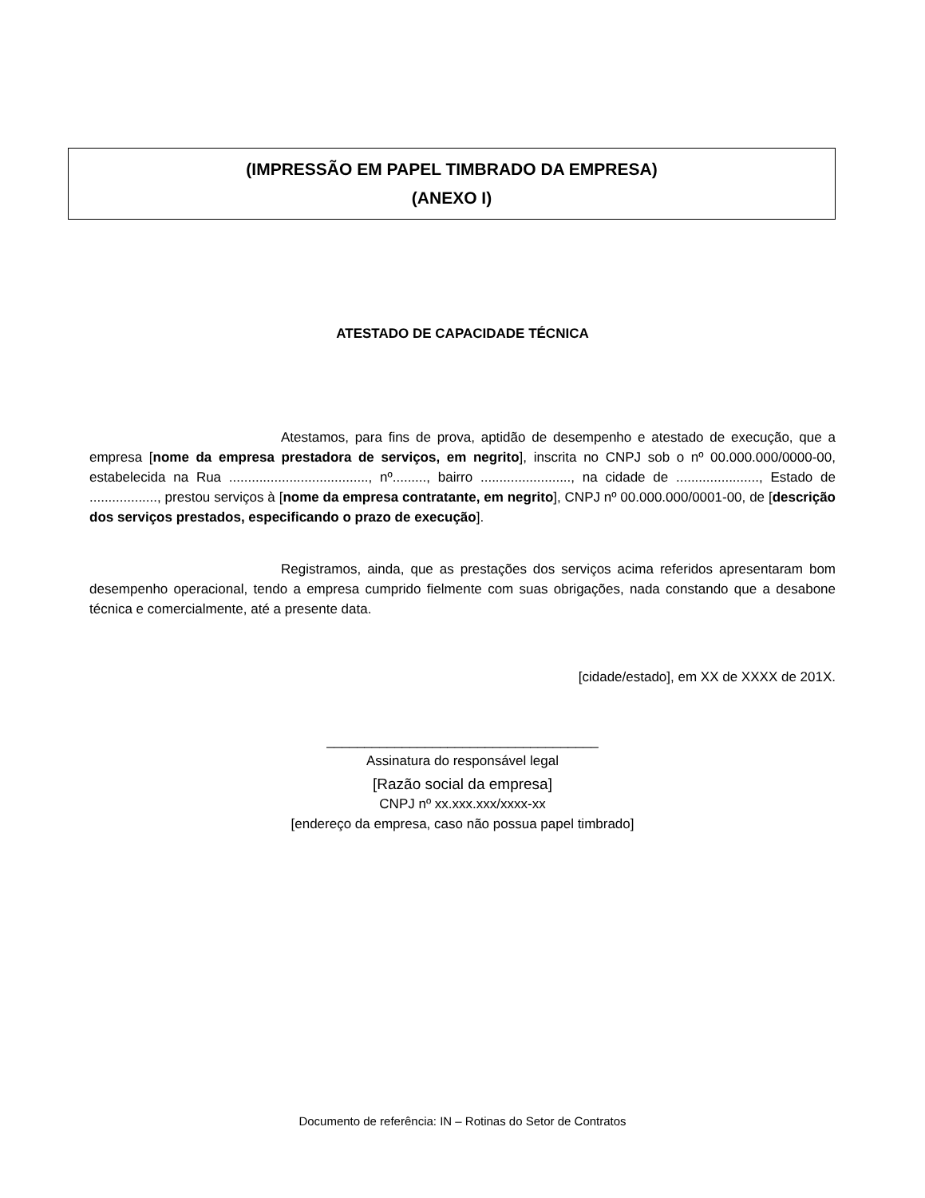(IMPRESSÃO EM PAPEL TIMBRADO DA EMPRESA)
(ANEXO I)
ATESTADO DE CAPACIDADE TÉCNICA
Atestamos, para fins de prova, aptidão de desempenho e atestado de execução, que a empresa [nome da empresa prestadora de serviços, em negrito], inscrita no CNPJ sob o nº 00.000.000/0000-00, estabelecida na Rua ....................................., nº........., bairro ........................, na cidade de ......................, Estado de .................., prestou serviços à [nome da empresa contratante, em negrito], CNPJ nº 00.000.000/0001-00, de [descrição dos serviços prestados, especificando o prazo de execução].
Registramos, ainda, que as prestações dos serviços acima referidos apresentaram bom desempenho operacional, tendo a empresa cumprido fielmente com suas obrigações, nada constando que a desabone técnica e comercialmente, até a presente data.
[cidade/estado], em XX de XXXX de 201X.
____________________________________
Assinatura do responsável legal
[Razão social da empresa]
CNPJ nº xx.xxx.xxx/xxxx-xx
[endereço da empresa, caso não possua papel timbrado]
Documento de referência: IN – Rotinas do Setor de Contratos